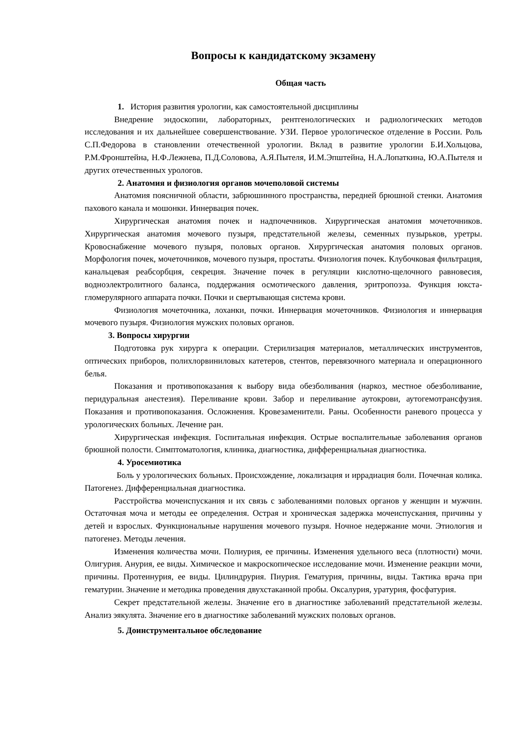Вопросы к кандидатскому экзамену
Общая часть
1. История развития урологии, как самостоятельной дисциплины
Внедрение эндоскопии, лабораторных, рентгенологических и радиологических методов исследования и их дальнейшее совершенствование. УЗИ. Первое урологическое отделение в России. Роль С.П.Федорова в становлении отечественной урологии. Вклад в развитие урологии Б.И.Хольцова, Р.М.Фронштейна, Н.Ф.Лежнева, П.Д.Соловова, А.Я.Пытеля, И.М.Эпштейна, Н.А.Лопаткина, Ю.А.Пытеля и других отечественных урологов.
2. Анатомия и физиология органов мочеполовой системы
Анатомия поясничной области, забрюшинного пространства, передней брюшной стенки. Анатомия пахового канала и мошонки. Иннервация почек.
Хирургическая анатомия почек и надпочечников. Хирургическая анатомия мочеточников. Хирургическая анатомия мочевого пузыря, предстательной железы, семенных пузырьков, уретры. Кровоснабжение мочевого пузыря, половых органов. Хирургическая анатомия половых органов. Морфология почек, мочеточников, мочевого пузыря, простаты. Физиология почек. Клубочковая фильтрация, канальцевая реабсорбция, секреция. Значение почек в регуляции кислотно-щелочного равновесия, водноэлектролитного баланса, поддержания осмотического давления, эритропоэза. Функция юкста-гломерулярного аппарата почки. Почки и свертывающая система крови.
Физиология мочеточника, лоханки, почки. Иннервация мочеточников. Физиология и иннервация мочевого пузыря. Физиология мужских половых органов.
3. Вопросы хирургии
Подготовка рук хирурга к операции. Стерилизация материалов, металлических инструментов, оптических приборов, полихлорвиниловых катетеров, стентов, перевязочного материала и операционного белья.
Показания и противопоказания к выбору вида обезболивания (наркоз, местное обезболивание, перидуральная анестезия). Переливание крови. Забор и переливание аутокрови, аутогемотрансфузия. Показания и противопоказания. Осложнения. Кровезаменители. Раны. Особенности раневого процесса у урологических больных. Лечение ран.
Хирургическая инфекция. Госпитальная инфекция. Острые воспалительные заболевания органов брюшной полости. Симптоматология, клиника, диагностика, дифференциальная диагностика.
4. Уросемиотика
Боль у урологических больных. Происхождение, локализация и иррадиация боли. Почечная колика. Патогенез. Дифференциальная диагностика.
Расстройства мочеиспускания и их связь с заболеваниями половых органов у женщин и мужчин. Остаточная моча и методы ее определения. Острая и хроническая задержка мочеиспускания, причины у детей и взрослых. Функциональные нарушения мочевого пузыря. Ночное недержание мочи. Этиология и патогенез. Методы лечения.
Изменения количества мочи. Полиурия, ее причины. Изменения удельного веса (плотности) мочи. Олигурия. Анурия, ее виды. Химическое и макроскопическое исследование мочи. Изменение реакции мочи, причины. Протеинурия, ее виды. Цилиндрурия. Пиурия. Гематурия, причины, виды. Тактика врача при гематурии. Значение и методика проведения двухстаканной пробы. Оксалурия, уратурия, фосфатурия.
Секрет предстательной железы. Значение его в диагностике заболеваний предстательной железы. Анализ эякулята. Значение его в диагностике заболеваний мужских половых органов.
5. Доинструментальное обследование